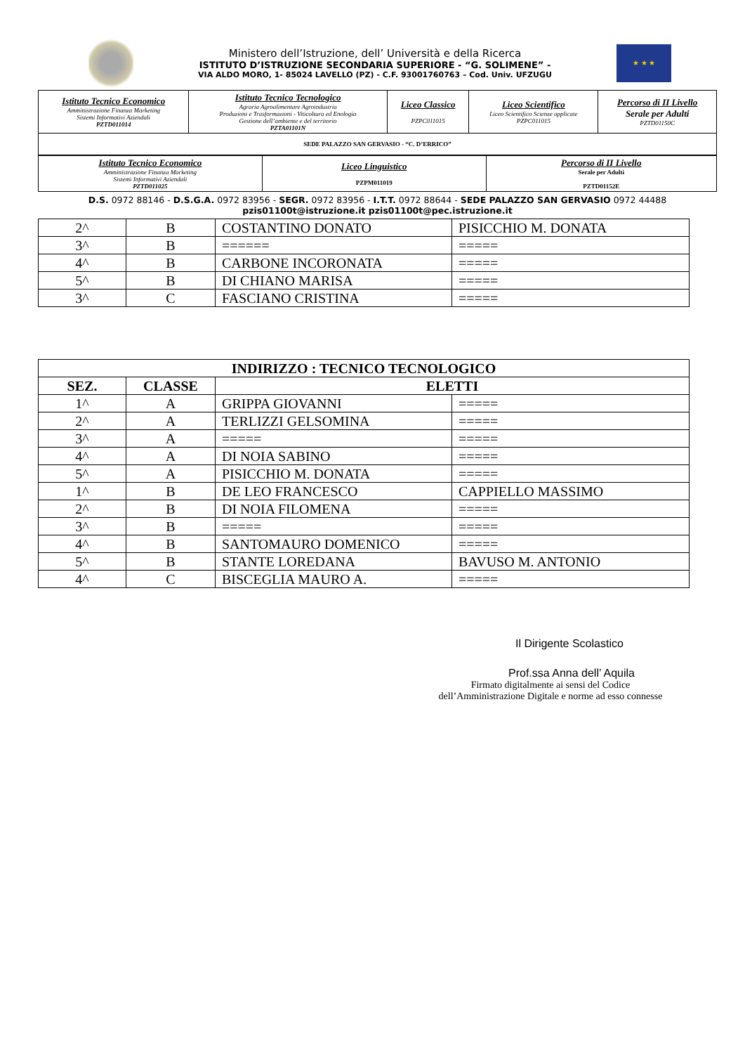Ministero dell’Istruzione, dell’ Università e della Ricerca
ISTITUTO D’ISTRUZIONE SECONDARIA SUPERIORE - “G. SOLIMENE” -
VIA ALDO MORO, 1- 85024 LAVELLO (PZ) - C.F. 93001760763 – Cod. Univ. UFZUGU
★ ★ ★
| Istituto Tecnico Economico Amministrazione Finanza Marketing Sistemi Informativi Aziendali PZTD011014 | Istituto Tecnico Tecnologico Agraria Agroalimentare Agroindustria Produzioni e Trasformazioni - Viticoltura ed Enologia Gestione dell’ambiente e del territorio PZTA01101N | Liceo Classico PZPC011015 | Liceo Scientifico Liceo Scientifico Scienze applicate PZPC011015 | Percorso di II Livello Serale per Adulti PZTD01150C |
| SEDE PALAZZO SAN GERVASIO - “C. D’ERRICO” | | | | |
| Istituto Tecnico Economico Amministrazione Finanza Marketing Sistemi Informativi Aziendali PZTD011025 | Liceo Linguistico PZPM011019 | Percorso di II Livello Serale per Adulti PZTD01152E |
D.S. 0972 88146 - D.S.G.A. 0972 83956 - SEGR. 0972 83956 - I.T.T. 0972 88644 - SEDE PALAZZO SAN GERVASIO 0972 44488
pzis01100t@istruzione.it pzis01100t@pec.istruzione.it
| 2^ | B | COSTANTINO DONATO | PISICCHIO M. DONATA |
| 3^ | B | ====== | ===== |
| 4^ | B | CARBONE INCORONATA | ===== |
| 5^ | B | DI CHIANO MARISA | ===== |
| 3^ | C | FASCIANO CRISTINA | ===== |
| INDIRIZZO : TECNICO TECNOLOGICO | | | |
| --- | --- | --- | --- |
| SEZ. | CLASSE | ELETTI | |
| 1^ | A | GRIPPA GIOVANNI | ===== |
| 2^ | A | TERLIZZI GELSOMINA | ===== |
| 3^ | A | ===== | ===== |
| 4^ | A | DI NOIA SABINO | ===== |
| 5^ | A | PISICCHIO M. DONATA | ===== |
| 1^ | B | DE LEO FRANCESCO | CAPPIELLO MASSIMO |
| 2^ | B | DI NOIA FILOMENA | ===== |
| 3^ | B | ===== | ===== |
| 4^ | B | SANTOMAURO DOMENICO | ===== |
| 5^ | B | STANTE LOREDANA | BAVUSO M. ANTONIO |
| 4^ | C | BISCEGLIA MAURO A. | ===== |
Il Dirigente Scolastico
Prof.ssa Anna dell’ Aquila
Firmato digitalmente ai sensi del Codice
dell’Amministrazione Digitale e norme ad esso connesse